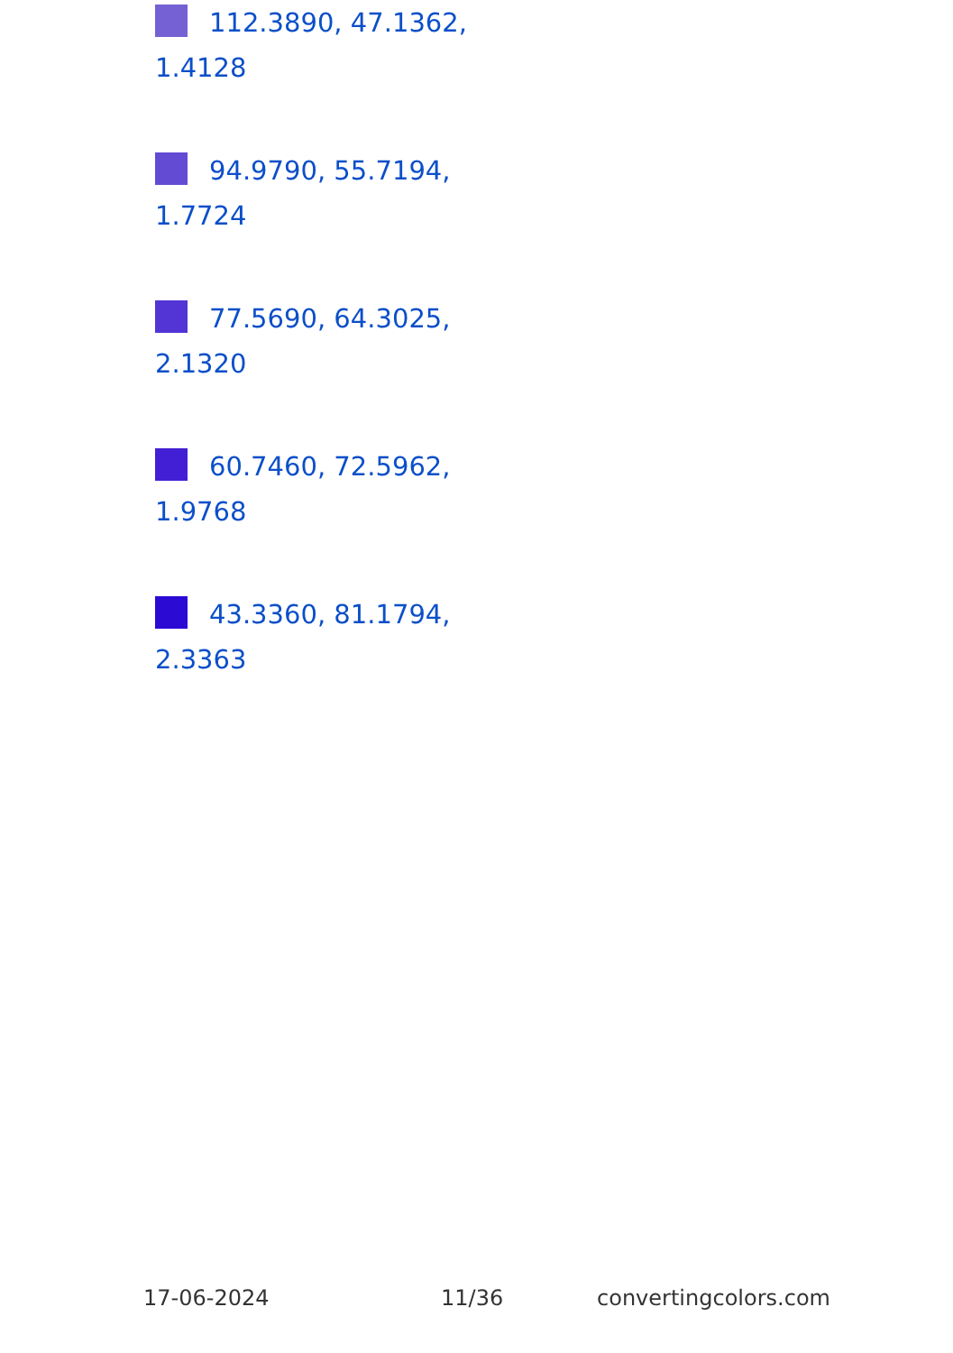112.3890, 47.1362, 1.4128
94.9790, 55.7194, 1.7724
77.5690, 64.3025, 2.1320
60.7460, 72.5962, 1.9768
43.3360, 81.1794, 2.3363
17-06-2024 11/36 convertingcolors.com